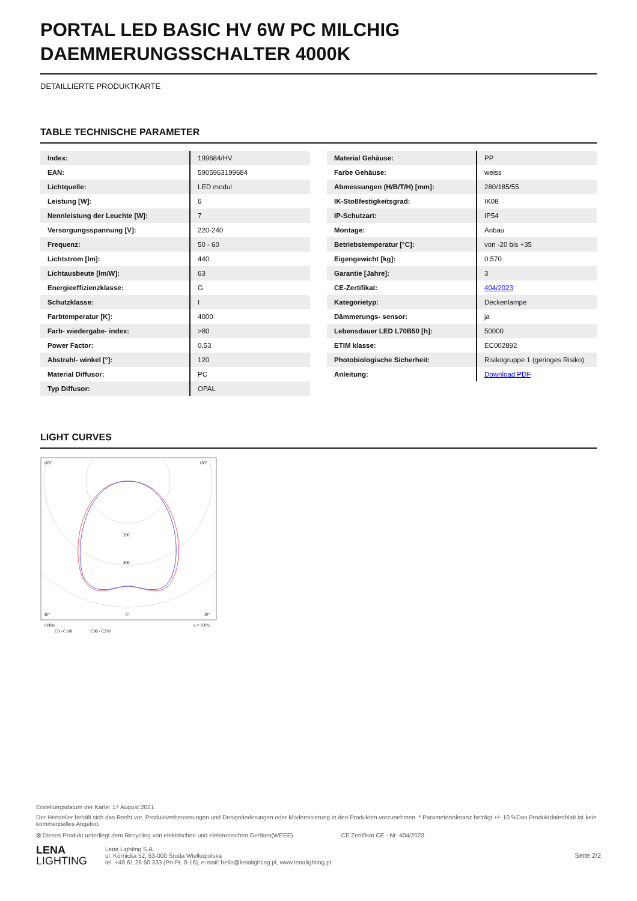PORTAL LED BASIC HV 6W PC MILCHIG DAEMMERUNGSSCHALTER 4000K
DETAILLIERTE PRODUKTKARTE
TABLE TECHNISCHE PARAMETER
| Index: | 199684/HV |
| EAN: | 5905963199684 |
| Lichtquelle: | LED modul |
| Leistung [W]: | 6 |
| Nennleistung der Leuchte [W]: | 7 |
| Versorgungsspannung [V]: | 220-240 |
| Frequenz: | 50 - 60 |
| Lichtstrom [lm]: | 440 |
| Lichtausbeute [lm/W]: | 63 |
| Energieeffizienzklasse: | G |
| Schutzklasse: | I |
| Farbtemperatur [K]: | 4000 |
| Farb- wiedergabe- index: | >80 |
| Power Factor: | 0.53 |
| Abstrahl- winkel [°]: | 120 |
| Material Diffusor: | PC |
| Typ Diffusor: | OPAL |
| Material Gehäuse: | PP |
| Farbe Gehäuse: | weiss |
| Abmessungen (H/B/T/H) [mm]: | 280/185/55 |
| IK-Stoßfestigkeitsgrad: | IK08 |
| IP-Schutzart: | IP54 |
| Montage: | Anbau |
| Betriebstemperatur [°C]: | von -20 bis +35 |
| Eigengewicht [kg]: | 0.570 |
| Garantie [Jahre]: | 3 |
| CE-Zertifikat: | 404/2023 |
| Kategorietyp: | Deckenlampe |
| Dämmerungs- sensor: | ja |
| Lebensdauer LED L70B50 [h]: | 50000 |
| ETIM klasse: | EC002892 |
| Photobiologische Sicherheit: | Risikogruppe 1 (geringes Risiko) |
| Anleitung: | Download PDF |
LIGHT CURVES
105°
105°
200
300
30°
0°
30°
cd/klm
η = 100%
C0 - C180
C90 - C270
Erstellungsdatum der Karte: 17 August 2021
Der Hersteller behält sich das Recht vor, Produktverbesserungen und Designänderungen oder Modernisierung in den Produkten vorzunehmen. * Parametertoleranz beträgt +/- 10 %Das Produktdatenblatt ist kein kommerzielles Angebot.
⊠ Dieses Produkt unterliegt dem Recycling von elektrischen und elektronischen Geräten(WEEE) CE Zertifikat CE - Nr: 404/2023
LENA
LIGHTING
Lena Lighting S.A.
ul. Kórnicka 52, 63-000 Środa Wielkopolska
tel. +48 61 28 60 333 (Pn-Pt, 8-16), e-mail: hello@lenalighting.pl, www.lenalighting.pl
Seite 2/2